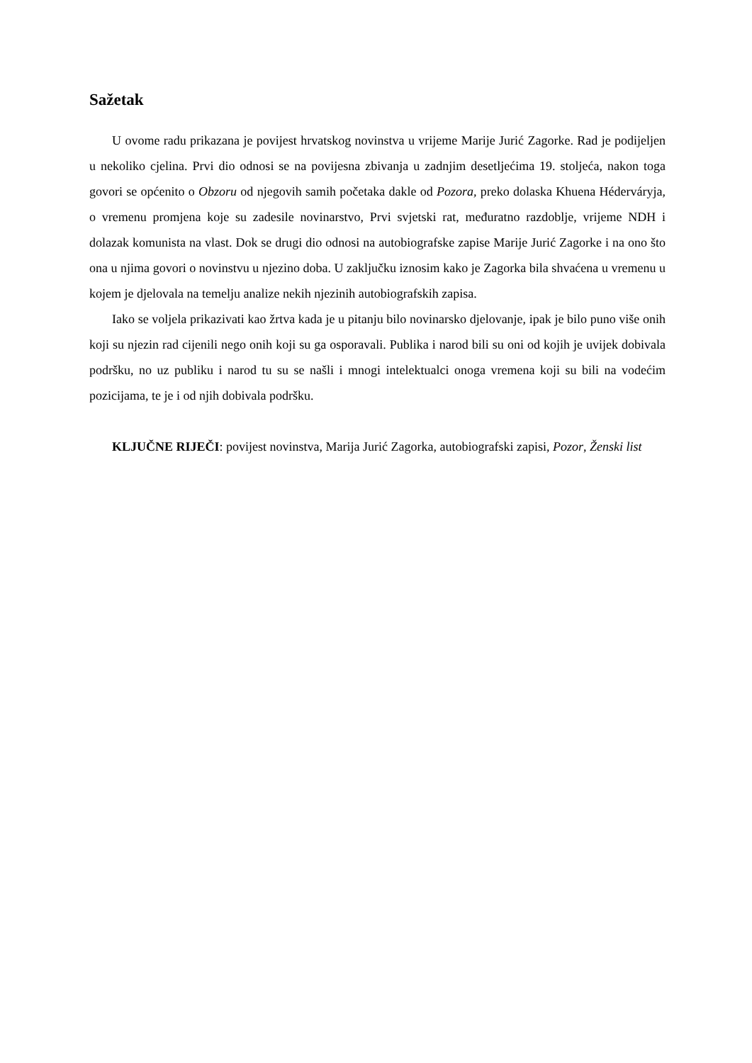Sažetak
U ovome radu prikazana je povijest hrvatskog novinstva u vrijeme Marije Jurić Zagorke. Rad je podijeljen u nekoliko cjelina. Prvi dio odnosi se na povijesna zbivanja u zadnjim desetljećima 19. stoljeća, nakon toga govori se općenito o Obzoru od njegovih samih početaka dakle od Pozora, preko dolaska Khuena Héderváryja, o vremenu promjena koje su zadesile novinarstvo, Prvi svjetski rat, međuratno razdoblje, vrijeme NDH i dolazak komunista na vlast. Dok se drugi dio odnosi na autobiografske zapise Marije Jurić Zagorke i na ono što ona u njima govori o novinstvu u njezino doba. U zaključku iznosim kako je Zagorka bila shvaćena u vremenu u kojem je djelovala na temelju analize nekih njezinih autobiografskih zapisa.
Iako se voljela prikazivati kao žrtva kada je u pitanju bilo novinarsko djelovanje, ipak je bilo puno više onih koji su njezin rad cijenili nego onih koji su ga osporavali. Publika i narod bili su oni od kojih je uvijek dobivala podršku, no uz publiku i narod tu su se našli i mnogi intelektualci onoga vremena koji su bili na vodećim pozicijama, te je i od njih dobivala podršku.
KLJUČNE RIJEČI: povijest novinstva, Marija Jurić Zagorka, autobiografski zapisi, Pozor, Ženski list